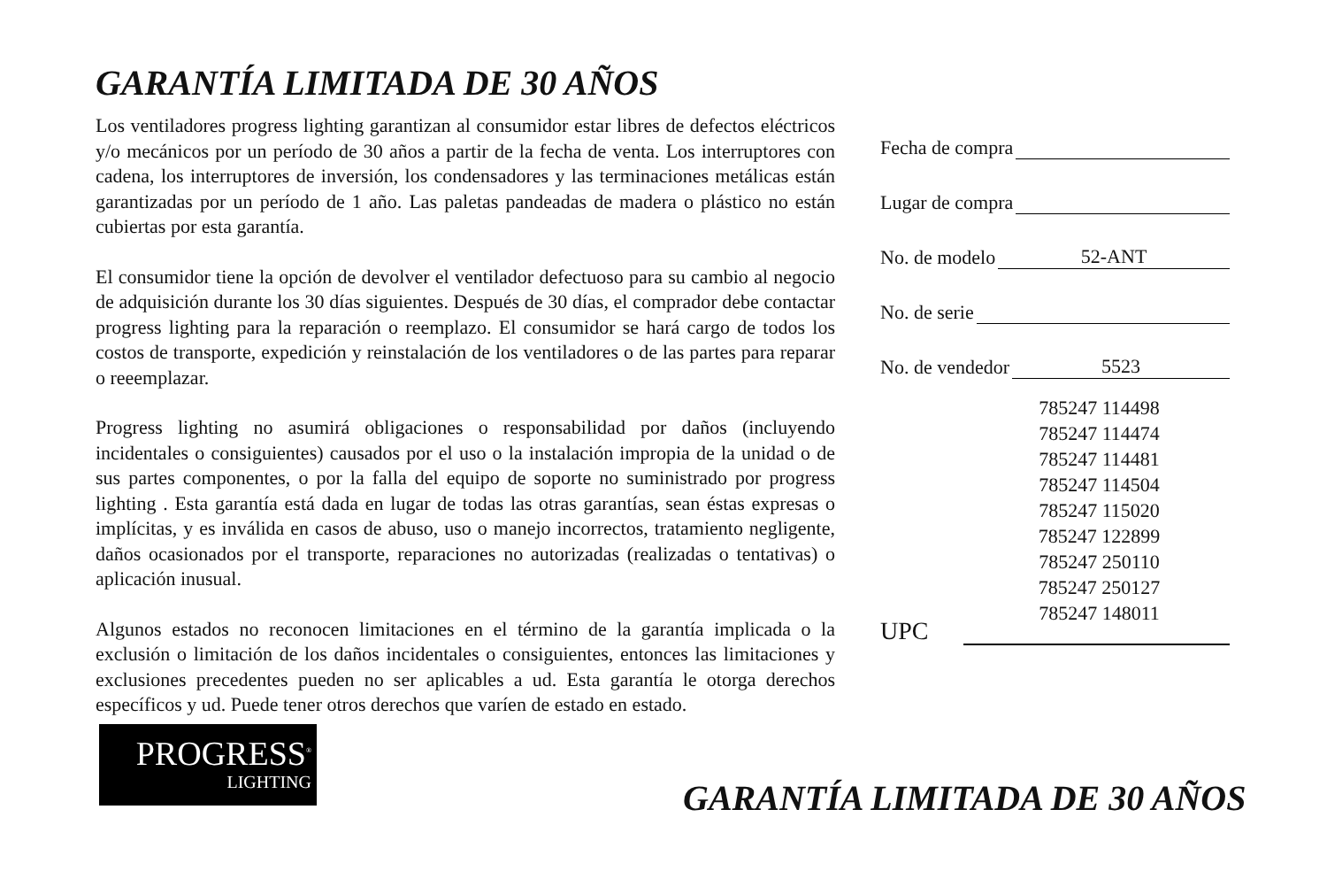GARANTÍA LIMITADA DE 30 AÑOS
Los ventiladores progress lighting garantizan al consumidor estar libres de defectos eléctricos y/o mecánicos por un período de 30 años a partir de la fecha de venta. Los interruptores con cadena, los interruptores de inversión, los condensadores y las terminaciones metálicas están garantizadas por un período de 1 año. Las paletas pandeadas de madera o plástico no están cubiertas por esta garantía.
El consumidor tiene la opción de devolver el ventilador defectuoso para su cambio al negocio de adquisición durante los 30 días siguientes. Después de 30 días, el comprador debe contactar progress lighting para la reparación o reemplazo. El consumidor se hará cargo de todos los costos de transporte, expedición y reinstalación de los ventiladores o de las partes para reparar o reeemplazar.
Progress lighting no asumirá obligaciones o responsabilidad por daños (incluyendo incidentales o consiguientes) causados por el uso o la instalación impropia de la unidad o de sus partes componentes, o por la falla del equipo de soporte no suministrado por progress lighting . Esta garantía está dada en lugar de todas las otras garantías, sean éstas expresas o implícitas, y es inválida en casos de abuso, uso o manejo incorrectos, tratamiento negligente, daños ocasionados por el transporte, reparaciones no autorizadas (realizadas o tentativas) o aplicación inusual.
Algunos estados no reconocen limitaciones en el término de la garantía implicada o la exclusión o limitación de los daños incidentales o consiguientes, entonces las limitaciones y exclusiones precedentes pueden no ser aplicables a ud. Esta garantía le otorga derechos específicos y ud. Puede tener otros derechos que varíen de estado en estado.
Fecha de compra
Lugar de compra
No. de modelo 52-ANT
No. de serie
No. de vendedor 5523
785247 114498
785247 114474
785247 114481
785247 114504
785247 115020
785247 122899
785247 250110
785247 250127
785247 148011
UPC
PROGRESS<sup>®</sup>
LIGHTING
GARANTÍA LIMITADA DE 30 AÑOS